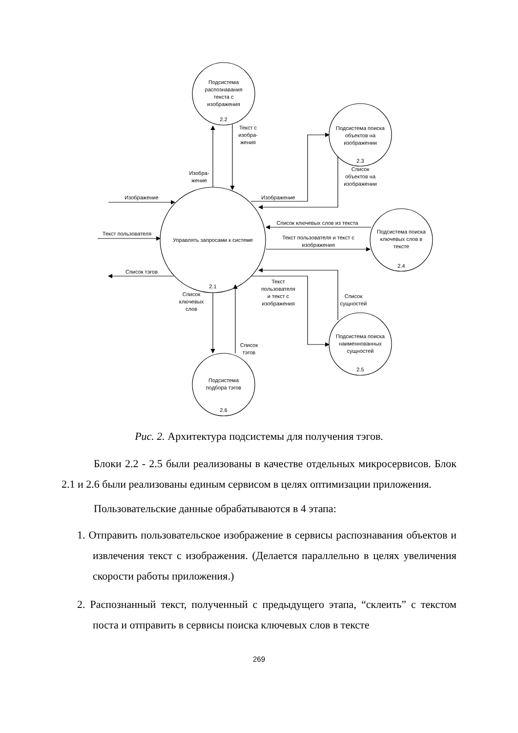Подсистема
распознавания
текста с
изображения
2.2
Подсистема поиска
объектов на
изображении
2.3
Подсистема поиска
ключевых слов в
тексте
2.4
Подсистема поиска
наименнованных
сущностей
2.5
Подсистема
подбора тэгов
2.6
Управлять запросами к системе
2.1
Текст с
изобра-
жения
Изобра-
жение
Изображение
Текст пользователя
Список тэгов
Изображение
Список
объектов на
изображении
Список ключевых слов из текста
Текст пользователя и текст с
изображения
Текст
пользователя
и текст с
изображения
Список
сущностей
Список
ключевых
слов
Список
тэгов
Рис. 2. Архитектура подсистемы для получения тэгов.
Блоки 2.2 - 2.5 были реализованы в качестве отдельных микросервисов. Блок 2.1 и 2.6 были реализованы единым сервисом в целях оптимизации приложения.
Пользовательские данные обрабатываются в 4 этапа:
1. Отправить пользовательское изображение в сервисы распознавания объектов и извлечения текст с изображения. (Делается параллельно в целях увеличения скорости работы приложения.)
2. Распознанный текст, полученный с предыдущего этапа, “склеить” с текстом поста и отправить в сервисы поиска ключевых слов в тексте
269